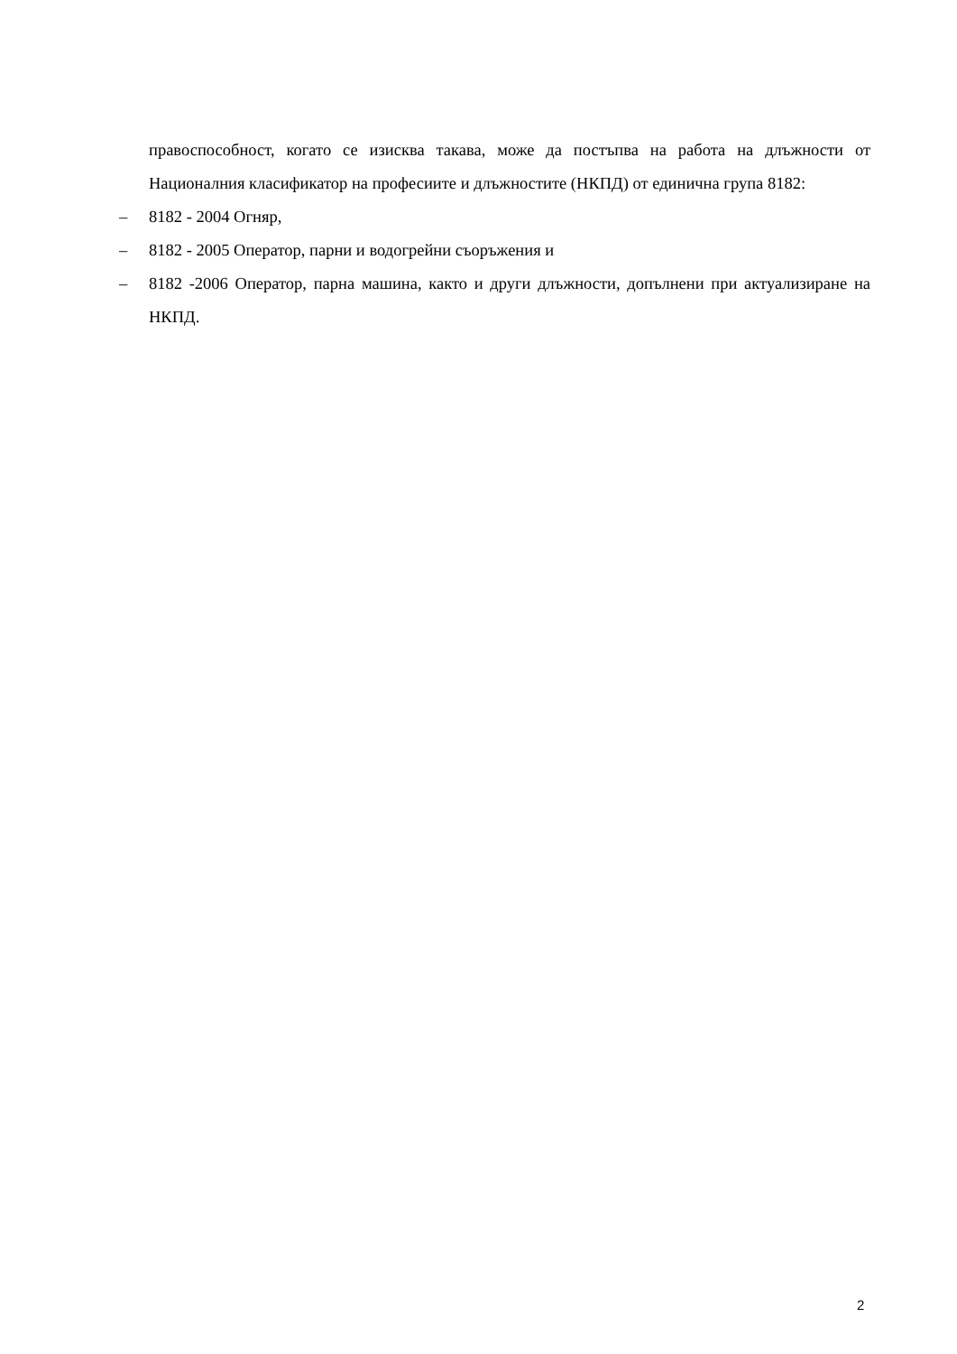правоспособност, когато се изисква такава, може да постъпва на работа на длъжности от Националния класификатор на професиите и длъжностите (НКПД) от единична група 8182:
– 8182 - 2004 Огняр,
– 8182 - 2005 Оператор, парни и водогрейни съоръжения и
– 8182 -2006 Оператор, парна машина, както и други длъжности, допълнени при актуализиране на НКПД.
2